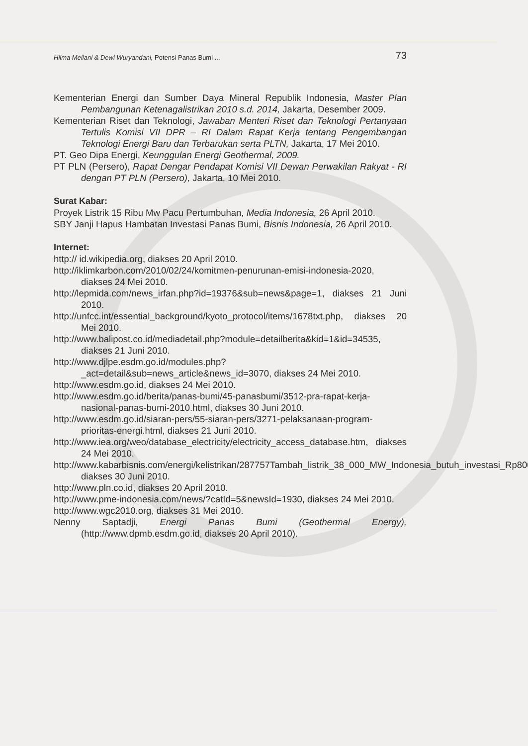Hilma Meilani & Dewi Wuryandani, Potensi Panas Bumi ... 73
Kementerian Energi dan Sumber Daya Mineral Republik Indonesia, Master Plan Pembangunan Ketenagalistrikan 2010 s.d. 2014, Jakarta, Desember 2009.
Kementerian Riset dan Teknologi, Jawaban Menteri Riset dan Teknologi Pertanyaan Tertulis Komisi VII DPR – RI Dalam Rapat Kerja tentang Pengembangan Teknologi Energi Baru dan Terbarukan serta PLTN, Jakarta, 17 Mei 2010.
PT. Geo Dipa Energi, Keunggulan Energi Geothermal, 2009.
PT PLN (Persero), Rapat Dengar Pendapat Komisi VII Dewan Perwakilan Rakyat - RI dengan PT PLN (Persero), Jakarta, 10 Mei 2010.
Surat Kabar:
Proyek Listrik 15 Ribu Mw Pacu Pertumbuhan, Media Indonesia, 26 April 2010.
SBY Janji Hapus Hambatan Investasi Panas Bumi, Bisnis Indonesia, 26 April 2010.
Internet:
http:// id.wikipedia.org, diakses 20 April 2010.
http://iklimkarbon.com/2010/02/24/komitmen-penurunan-emisi-indonesia-2020, diakses 24 Mei 2010.
http://lepmida.com/news_irfan.php?id=19376&sub=news&page=1, diakses 21 Juni 2010.
http://unfcc.int/essential_background/kyoto_protocol/items/1678txt.php, diakses 20 Mei 2010.
http://www.balipost.co.id/mediadetail.php?module=detailberita&kid=1&id=34535, diakses 21 Juni 2010.
http://www.djlpe.esdm.go.id/modules.php?_act=detail&sub=news_article&news_id=3070, diakses 24 Mei 2010.
http://www.esdm.go.id, diakses 24 Mei 2010.
http://www.esdm.go.id/berita/panas-bumi/45-panasbumi/3512-pra-rapat-kerja-nasional-panas-bumi-2010.html, diakses 30 Juni 2010.
http://www.esdm.go.id/siaran-pers/55-siaran-pers/3271-pelaksanaan-program-prioritas-energi.html, diakses 21 Juni 2010.
http://www.iea.org/weo/database_electricity/electricity_access_database.htm, diakses 24 Mei 2010.
http://www.kabarbisnis.com/energi/kelistrikan/287757Tambah_listrik_38_000_MW_Indonesia_butuh_investasi_Rp800_triliun.html, diakses 30 Juni 2010.
http://www.pln.co.id, diakses 20 April 2010.
http://www.pme-indonesia.com/news/?catId=5&newsId=1930, diakses 24 Mei 2010.
http://www.wgc2010.org, diakses 31 Mei 2010.
Nenny Saptadji, Energi Panas Bumi (Geothermal Energy), (http://www.dpmb.esdm.go.id, diakses 20 April 2010).